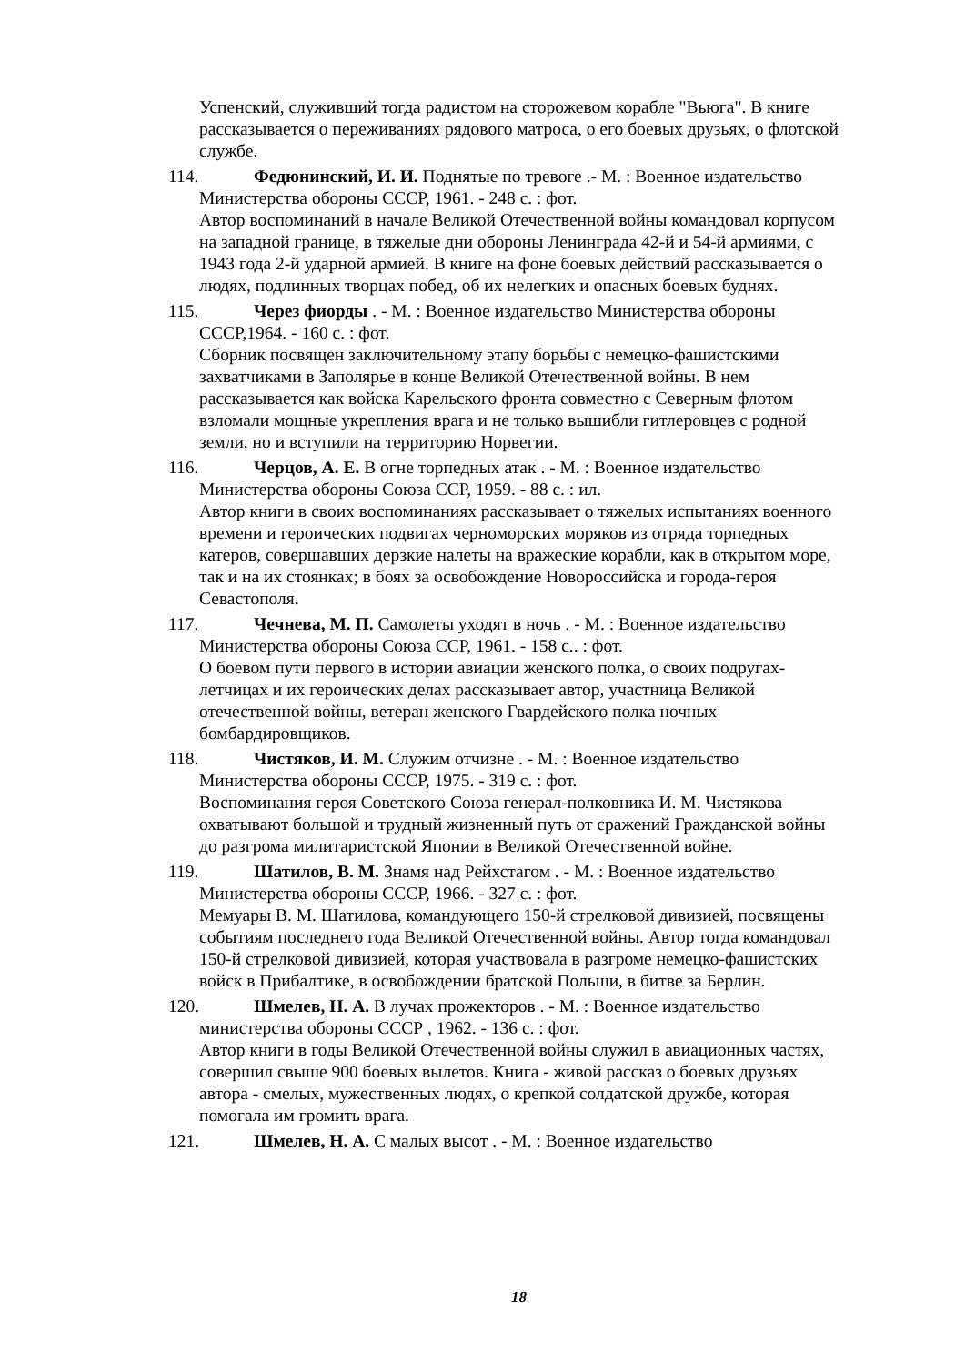Успенский, служивший тогда радистом на сторожевом корабле "Вьюга". В книге рассказывается о переживаниях рядового матроса, о его боевых друзьях, о флотской службе.
114. Федюнинский, И. И. Поднятые по тревоге .- М. : Военное издательство Министерства обороны СССР, 1961. - 248 с. : фот.
Автор воспоминаний в начале Великой Отечественной войны командовал корпусом на западной границе, в тяжелые дни обороны Ленинграда 42-й и 54-й армиями, с 1943 года 2-й ударной армией. В книге на фоне боевых действий рассказывается о людях, подлинных творцах побед, об их нелегких и опасных боевых буднях.
115. Через фиорды . - М. : Военное издательство Министерства обороны СССР,1964. - 160 с. : фот.
Сборник посвящен заключительному этапу борьбы с немецко-фашистскими захватчиками в Заполярье в конце Великой Отечественной войны. В нем рассказывается как войска Карельского фронта совместно с Северным флотом взломали мощные укрепления врага и не только вышибли гитлеровцев с родной земли, но и вступили на территорию Норвегии.
116. Черцов, А. Е. В огне торпедных атак . - М. : Военное издательство Министерства обороны Союза ССР, 1959. - 88 с. : ил.
Автор книги в своих воспоминаниях рассказывает о тяжелых испытаниях военного времени и героических подвигах черноморских моряков из отряда торпедных катеров, совершавших дерзкие налеты на вражеские корабли, как в открытом море, так и на их стоянках; в боях за освобождение Новороссийска и города-героя Севастополя.
117. Чечнева, М. П. Самолеты уходят в ночь . - М. : Военное издательство Министерства обороны Союза ССР, 1961. - 158 с.. : фот.
О боевом пути первого в истории авиации женского полка, о своих подругах-летчицах и их героических делах рассказывает автор, участница Великой отечественной войны, ветеран женского Гвардейского полка ночных бомбардировщиков.
118. Чистяков, И. М. Служим отчизне . - М. : Военное издательство Министерства обороны СССР, 1975. - 319 с. : фот.
Воспоминания героя Советского Союза генерал-полковника И. М. Чистякова охватывают большой и трудный жизненный путь от сражений Гражданской войны до разгрома милитаристской Японии в Великой Отечественной войне.
119. Шатилов, В. М. Знамя над Рейхстагом . - М. : Военное издательство Министерства обороны СССР, 1966. - 327 с. : фот.
Мемуары В. М. Шатилова, командующего 150-й стрелковой дивизией, посвящены событиям последнего года Великой Отечественной войны. Автор тогда командовал 150-й стрелковой дивизией, которая участвовала в разгроме немецко-фашистских войск в Прибалтике, в освобождении братской Польши, в битве за Берлин.
120. Шмелев, Н. А. В лучах прожекторов . - М. : Военное издательство министерства обороны СССР , 1962. - 136 с. : фот.
Автор книги в годы Великой Отечественной войны служил в авиационных частях, совершил свыше 900 боевых вылетов. Книга - живой рассказ о боевых друзьях автора - смелых, мужественных людях, о крепкой солдатской дружбе, которая помогала им громить врага.
121. Шмелев, Н. А. С малых высот . - М. : Военное издательство
18